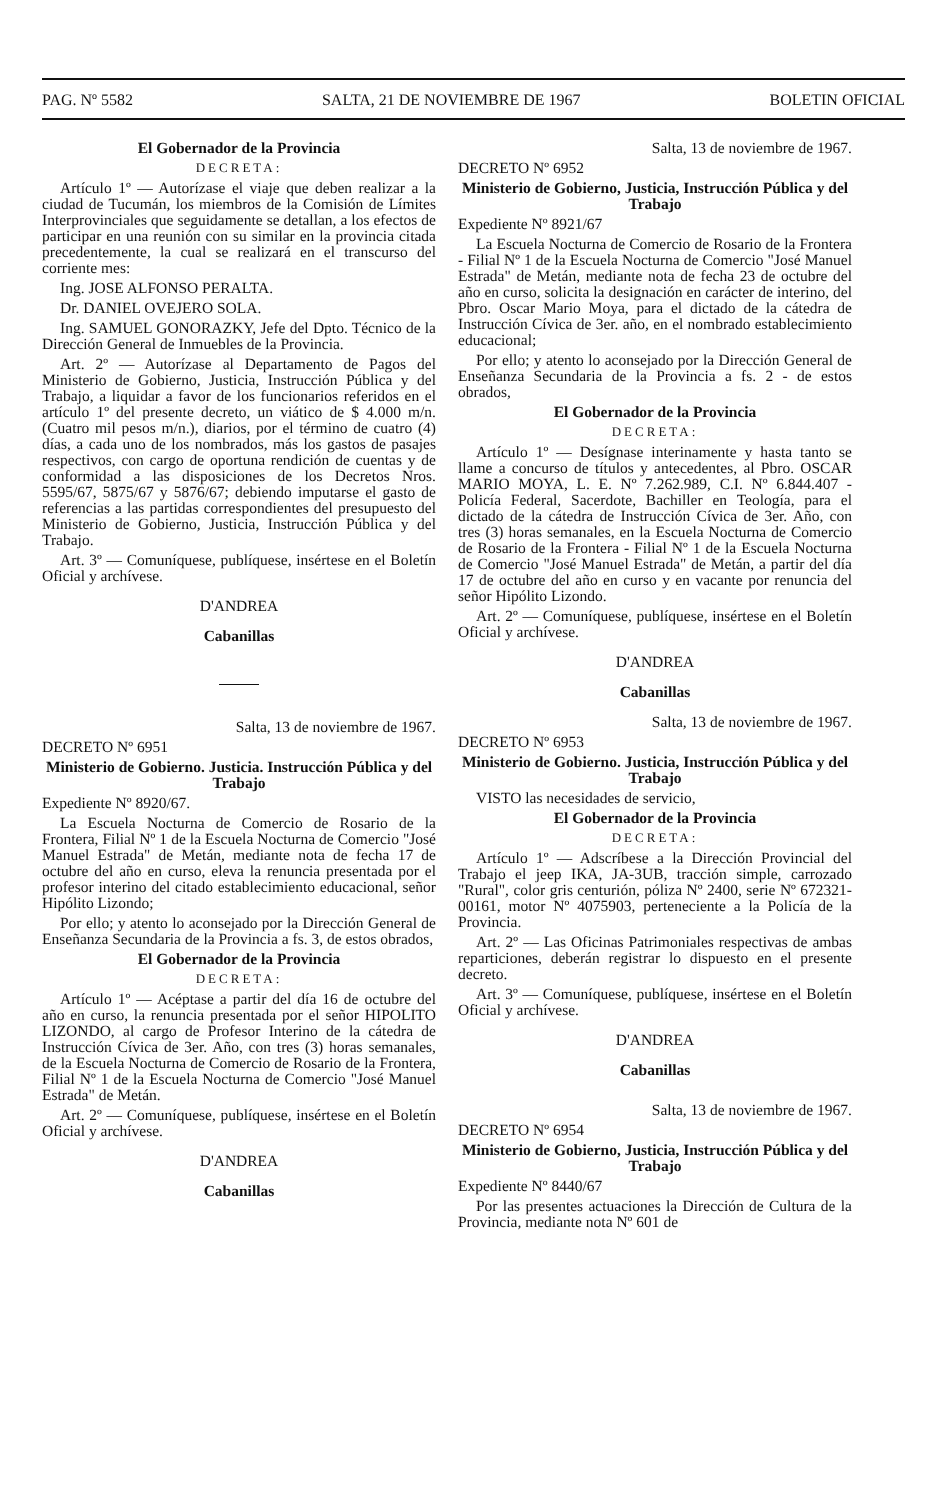PAG. Nº 5582 SALTA, 21 DE NOVIEMBRE DE 1967 BOLETIN OFICIAL
El Gobernador de la Provincia
DECRETA:
Artículo 1º — Autorízase el viaje que deben realizar a la ciudad de Tucumán, los miembros de la Comisión de Límites Interprovinciales que seguidamente se detallan, a los efectos de participar en una reunión con su similar en la provincia citada precedentemente, la cual se realizará en el transcurso del corriente mes:
Ing. JOSE ALFONSO PERALTA.
Dr. DANIEL OVEJERO SOLA.
Ing. SAMUEL GONORAZKY, Jefe del Dpto. Técnico de la Dirección General de Inmuebles de la Provincia.
Art. 2º — Autorízase al Departamento de Pagos del Ministerio de Gobierno, Justicia, Instrucción Pública y del Trabajo, a liquidar a favor de los funcionarios referidos en el artículo 1º del presente decreto, un viático de $ 4.000 m/n. (Cuatro mil pesos m/n.), diarios, por el término de cuatro (4) días, a cada uno de los nombrados, más los gastos de pasajes respectivos, con cargo de oportuna rendición de cuentas y de conformidad a las disposiciones de los Decretos Nros. 5595/67, 5875/67 y 5876/67; debiendo imputarse el gasto de referencias a las partidas correspondientes del presupuesto del Ministerio de Gobierno, Justicia, Instrucción Pública y del Trabajo.
Art. 3º — Comuníquese, publíquese, insértese en el Boletín Oficial y archívese.
D'ANDREA
Cabanillas
Salta, 13 de noviembre de 1967.
DECRETO Nº 6951
Ministerio de Gobierno. Justicia. Instrucción Pública y del Trabajo
Expediente Nº 8920/67.
La Escuela Nocturna de Comercio de Rosario de la Frontera, Filial Nº 1 de la Escuela Nocturna de Comercio "José Manuel Estrada" de Metán, mediante nota de fecha 17 de octubre del año en curso, eleva la renuncia presentada por el profesor interino del citado establecimiento educacional, señor Hipólito Lizondo;
Por ello; y atento lo aconsejado por la Dirección General de Enseñanza Secundaria de la Provincia a fs. 3, de estos obrados,
El Gobernador de la Provincia
DECRETA:
Artículo 1º — Acéptase a partir del día 16 de octubre del año en curso, la renuncia presentada por el señor HIPOLITO LIZONDO, al cargo de Profesor Interino de la cátedra de Instrucción Cívica de 3er. Año, con tres (3) horas semanales, de la Escuela Nocturna de Comercio de Rosario de la Frontera, Filial Nº 1 de la Escuela Nocturna de Comercio "José Manuel Estrada" de Metán.
Art. 2º — Comuníquese, publíquese, insértese en el Boletín Oficial y archívese.
D'ANDREA
Cabanillas
Salta, 13 de noviembre de 1967.
DECRETO Nº 6952
Ministerio de Gobierno, Justicia, Instrucción Pública y del Trabajo
Expediente Nº 8921/67
La Escuela Nocturna de Comercio de Rosario de la Frontera - Filial Nº 1 de la Escuela Nocturna de Comercio "José Manuel Estrada" de Metán, mediante nota de fecha 23 de octubre del año en curso, solicita la designación en carácter de interino, del Pbro. Oscar Mario Moya, para el dictado de la cátedra de Instrucción Cívica de 3er. año, en el nombrado establecimiento educacional;
Por ello; y atento lo aconsejado por la Dirección General de Enseñanza Secundaria de la Provincia a fs. 2 - de estos obrados,
El Gobernador de la Provincia
DECRETA:
Artículo 1º — Desígnase interinamente y hasta tanto se llame a concurso de títulos y antecedentes, al Pbro. OSCAR MARIO MOYA, L. E. Nº 7.262.989, C.I. Nº 6.844.407 - Policía Federal, Sacerdote, Bachiller en Teología, para el dictado de la cátedra de Instrucción Cívica de 3er. Año, con tres (3) horas semanales, en la Escuela Nocturna de Comercio de Rosario de la Frontera - Filial Nº 1 de la Escuela Nocturna de Comercio "José Manuel Estrada" de Metán, a partir del día 17 de octubre del año en curso y en vacante por renuncia del señor Hipólito Lizondo.
Art. 2º — Comuníquese, publíquese, insértese en el Boletín Oficial y archívese.
D'ANDREA
Cabanillas
Salta, 13 de noviembre de 1967.
DECRETO Nº 6953
Ministerio de Gobierno. Justicia, Instrucción Pública y del Trabajo
VISTO las necesidades de servicio,
El Gobernador de la Provincia
DECRETA:
Artículo 1º — Adscríbese a la Dirección Provincial del Trabajo el jeep IKA, JA-3UB, tracción simple, carrozado "Rural", color gris centurión, póliza Nº 2400, serie Nº 672321-00161, motor Nº 4075903, perteneciente a la Policía de la Provincia.
Art. 2º — Las Oficinas Patrimoniales respectivas de ambas reparticiones, deberán registrar lo dispuesto en el presente decreto.
Art. 3º — Comuníquese, publíquese, insértese en el Boletín Oficial y archívese.
D'ANDREA
Cabanillas
Salta, 13 de noviembre de 1967.
DECRETO Nº 6954
Ministerio de Gobierno, Justicia, Instrucción Pública y del Trabajo
Expediente Nº 8440/67
Por las presentes actuaciones la Dirección de Cultura de la Provincia, mediante nota Nº 601 de